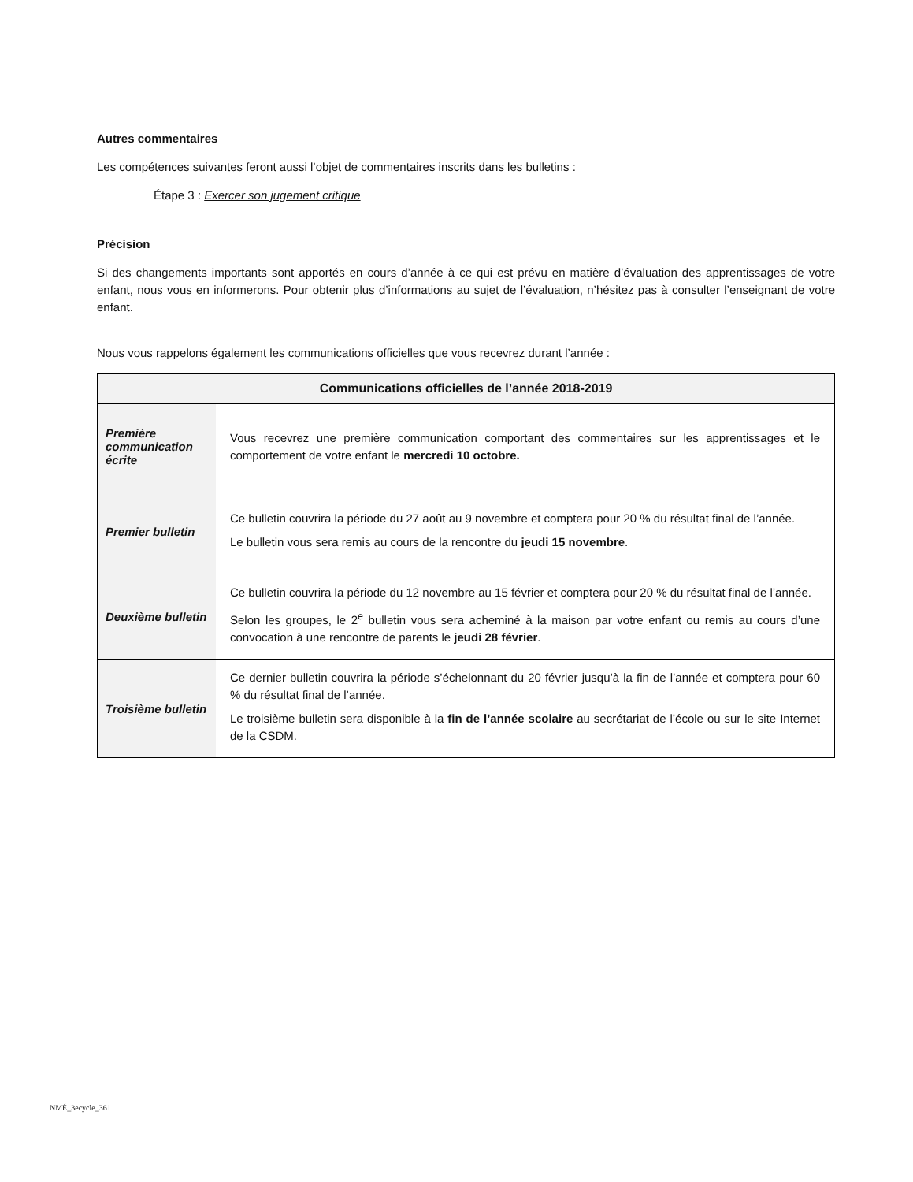Autres commentaires
Les compétences suivantes feront aussi l’objet de commentaires inscrits dans les bulletins :
Étape 3 : Exercer son jugement critique
Précision
Si des changements importants sont apportés en cours d’année à ce qui est prévu en matière d’évaluation des apprentissages de votre enfant, nous vous en informerons. Pour obtenir plus d’informations au sujet de l’évaluation, n’hésitez pas à consulter l’enseignant de votre enfant.
Nous vous rappelons également les communications officielles que vous recevrez durant l’année :
| Communications officielles de l’année 2018-2019 | |
| --- | --- |
| Première communication écrite | Vous recevrez une première communication comportant des commentaires sur les apprentissages et le comportement de votre enfant le mercredi 10 octobre. |
| Premier bulletin | Ce bulletin couvrira la période du 27 août au 9 novembre et comptera pour 20 % du résultat final de l’année. Le bulletin vous sera remis au cours de la rencontre du jeudi 15 novembre . |
| Deuxième bulletin | Ce bulletin couvrira la période du 12 novembre au 15 février et comptera pour 20 % du résultat final de l’année. Selon les groupes, le 2<sup>e</sup> bulletin vous sera acheminé à la maison par votre enfant ou remis au cours d’une convocation à une rencontre de parents le jeudi 28 février . |
| Troisième bulletin | Ce dernier bulletin couvrira la période s’échelonnant du 20 février jusqu’à la fin de l’année et comptera pour 60 % du résultat final de l’année. Le troisième bulletin sera disponible à la fin de l’année scolaire au secrétariat de l’école ou sur le site Internet de la CSDM. |
NMÉ_3ecycle_361